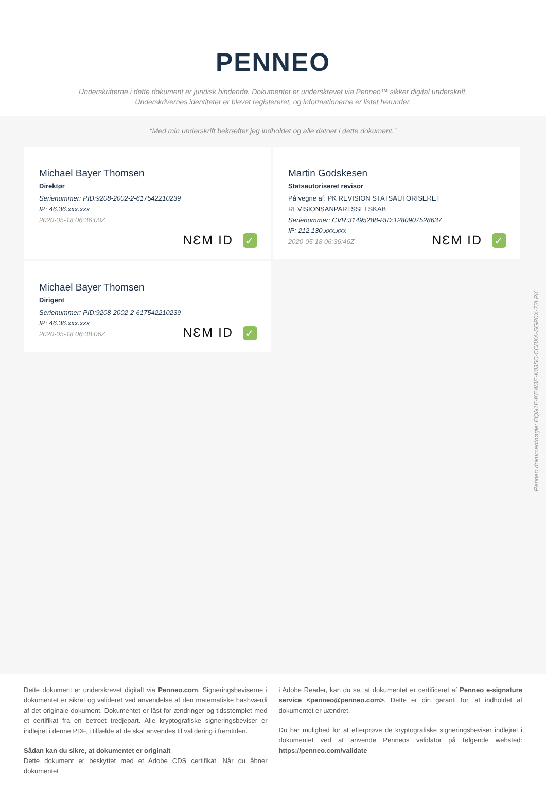PENNEO
Underskrifterne i dette dokument er juridisk bindende. Dokumentet er underskrevet via Penneo™ sikker digital underskrift.
Underskrivernes identiteter er blevet registereret, og informationerne er listet herunder.
“Med min underskrift bekræfter jeg indholdet og alle datoer i dette dokument.”
Michael Bayer Thomsen
Direktør
Serienummer: PID:9208-2002-2-617542210239
IP: 46.36.xxx.xxx
2020-05-18 06:36:00Z
NƐM ID ✓
Martin Godskesen
Statsautoriseret revisor
På vegne af: PK REVISION STATSAUTORISERET
REVISIONSANPARTSSELSKAB
Serienummer: CVR:31495288-RID:1280907528637
IP: 212.130.xxx.xxx
2020-05-18 06:36:46Z
NƐM ID ✓
Michael Bayer Thomsen
Dirigent
Serienummer: PID:9208-2002-2-617542210239
IP: 46.36.xxx.xxx
2020-05-18 06:38:06Z
NƐM ID ✓
Penneo dokumentnøgle: EQN1E-KEW3E-K035C-CC8XA-SGP0X-23LPK
Dette dokument er underskrevet digitalt via Penneo.com. Signeringsbeviserne i dokumentet er sikret og valideret ved anvendelse af den matematiske hashværdi af det originale dokument. Dokumentet er låst for ændringer og tidsstemplet med et certifikat fra en betroet tredjepart. Alle kryptografiske signeringsbeviser er indlejret i denne PDF, i tilfælde af de skal anvendes til validering i fremtiden.
Sådan kan du sikre, at dokumentet er originalt
Dette dokument er beskyttet med et Adobe CDS certifikat. Når du åbner dokumentet
i Adobe Reader, kan du se, at dokumentet er certificeret af Penneo e-signature service <penneo@penneo.com>. Dette er din garanti for, at indholdet af dokumentet er uændret.
Du har mulighed for at efterprøve de kryptografiske signeringsbeviser indlejret i dokumentet ved at anvende Penneos validator på følgende websted: https://penneo.com/validate